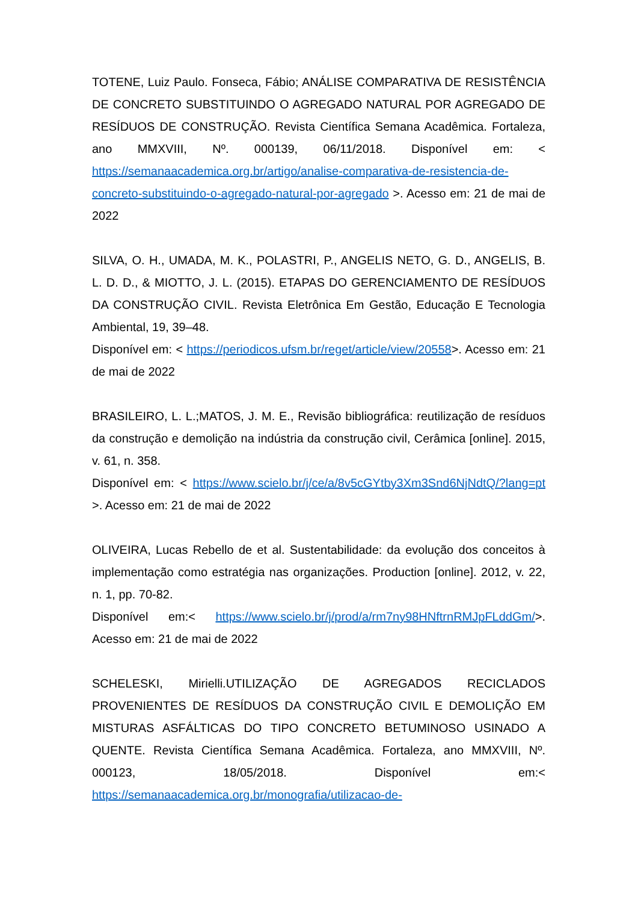TOTENE, Luiz Paulo. Fonseca, Fábio; ANÁLISE COMPARATIVA DE RESISTÊNCIA DE CONCRETO SUBSTITUINDO O AGREGADO NATURAL POR AGREGADO DE RESÍDUOS DE CONSTRUÇÃO. Revista Científica Semana Acadêmica. Fortaleza, ano MMXVIII, Nº. 000139, 06/11/2018. Disponível em: < https://semanaacademica.org.br/artigo/analise-comparativa-de-resistencia-de-concreto-substituindo-o-agregado-natural-por-agregado >. Acesso em: 21 de mai de 2022
SILVA, O. H., UMADA, M. K., POLASTRI, P., ANGELIS NETO, G. D., ANGELIS, B. L. D. D., & MIOTTO, J. L. (2015). ETAPAS DO GERENCIAMENTO DE RESÍDUOS DA CONSTRUÇÃO CIVIL. Revista Eletrônica Em Gestão, Educação E Tecnologia Ambiental, 19, 39–48.
Disponível em: < https://periodicos.ufsm.br/reget/article/view/20558>. Acesso em: 21 de mai de 2022
BRASILEIRO, L. L.;MATOS, J. M. E., Revisão bibliográfica: reutilização de resíduos da construção e demolição na indústria da construção civil, Cerâmica [online]. 2015, v. 61, n. 358.
Disponível em: < https://www.scielo.br/j/ce/a/8v5cGYtby3Xm3Snd6NjNdtQ/?lang=pt >. Acesso em: 21 de mai de 2022
OLIVEIRA, Lucas Rebello de et al. Sustentabilidade: da evolução dos conceitos à implementação como estratégia nas organizações. Production [online]. 2012, v. 22, n. 1, pp. 70-82.
Disponível em:< https://www.scielo.br/j/prod/a/rm7ny98HNftrnRMJpFLddGm/>. Acesso em: 21 de mai de 2022
SCHELESKI, Mirielli.UTILIZAÇÃO DE AGREGADOS RECICLADOS PROVENIENTES DE RESÍDUOS DA CONSTRUÇÃO CIVIL E DEMOLIÇÃO EM MISTURAS ASFÁLTICAS DO TIPO CONCRETO BETUMINOSO USINADO A QUENTE. Revista Científica Semana Acadêmica. Fortaleza, ano MMXVIII, Nº. 000123, 18/05/2018. Disponível em:< https://semanaacademica.org.br/monografia/utilizacao-de-